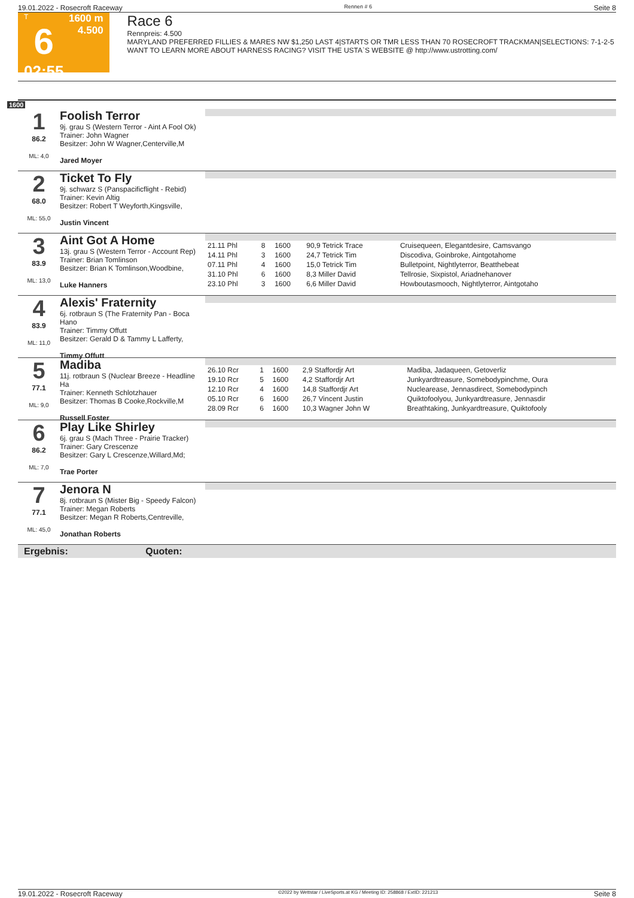19.01.2022 - Rosecroft Raceway Rennen # 6 Seite 8
T
6
02:55
1600 m
4.500
Race 6
Rennpreis: 4.500
MARYLAND PREFERRED FILLIES & MARES NW $1,250 LAST 4|STARTS OR TMR LESS THAN 70 ROSECROFT TRACKMAN|SELECTIONS: 7-1-2-5 WANT TO LEARN MORE ABOUT HARNESS RACING? VISIT THE USTA`S WEBSITE @ http://www.ustrotting.com/
1600
1
86.2
ML: 4,0
Foolish Terror
9j. grau S (Western Terror - Aint A Fool Ok)
Trainer: John Wagner
Besitzer: John W Wagner,Centerville,M
Jared Moyer
2
68.0
ML: 55,0
Ticket To Fly
9j. schwarz S (Panspacificflight - Rebid)
Trainer: Kevin Altig
Besitzer: Robert T Weyforth,Kingsville,
Justin Vincent
3
83.9
ML: 13,0
Aint Got A Home
13j. grau S (Western Terror - Account Rep)
Trainer: Brian Tomlinson
Besitzer: Brian K Tomlinson,Woodbine,
Luke Hanners
| 21.11 Phl | 8 | 1600 | 90,9 Tetrick Trace | Cruisequeen, Elegantdesire, Camsvango |
| 14.11 Phl | 3 | 1600 | 24,7 Tetrick Tim | Discodiva, Goinbroke, Aintgotahome |
| 07.11 Phl | 4 | 1600 | 15,0 Tetrick Tim | Bulletpoint, Nightlyterror, Beatthebeat |
| 31.10 Phl | 6 | 1600 | 8,3 Miller David | Tellrosie, Sixpistol, Ariadnehanover |
| 23.10 Phl | 3 | 1600 | 6,6 Miller David | Howboutasmooch, Nightlyterror, Aintgotaho |
4
83.9
ML: 11,0
Alexis' Fraternity
6j. rotbraun S (The Fraternity Pan - Boca Hano
Trainer: Timmy Offutt
Besitzer: Gerald D & Tammy L Lafferty,
Timmy Offutt
5
77.1
ML: 9,0
Madiba
11j. rotbraun S (Nuclear Breeze - Headline Ha
Trainer: Kenneth Schlotzhauer
Besitzer: Thomas B Cooke,Rockville,M
Russell Foster
| 26.10 Rcr | 1 | 1600 | 2,9 Staffordjr Art | Madiba, Jadaqueen, Getoverliz |
| 19.10 Rcr | 5 | 1600 | 4,2 Staffordjr Art | Junkyardtreasure, Somebodypinchme, Oura |
| 12.10 Rcr | 4 | 1600 | 14,8 Staffordjr Art | Nuclearease, Jennasdirect, Somebodypinch |
| 05.10 Rcr | 6 | 1600 | 26,7 Vincent Justin | Quiktofoolyou, Junkyardtreasure, Jennasdir |
| 28.09 Rcr | 6 | 1600 | 10,3 Wagner John W | Breathtaking, Junkyardtreasure, Quiktofooly |
6
86.2
ML: 7,0
Play Like Shirley
6j. grau S (Mach Three - Prairie Tracker)
Trainer: Gary Crescenze
Besitzer: Gary L Crescenze,Willard,Md;
Trae Porter
7
77.1
ML: 45,0
Jenora N
8j. rotbraun S (Mister Big - Speedy Falcon)
Trainer: Megan Roberts
Besitzer: Megan R Roberts,Centreville,
Jonathan Roberts
Ergebnis: Quoten:
19.01.2022 - Rosecroft Raceway ©2022 by Wettstar / LiveSports.at KG / Meeting ID: 258868 / ExtID: 221213 Seite 8